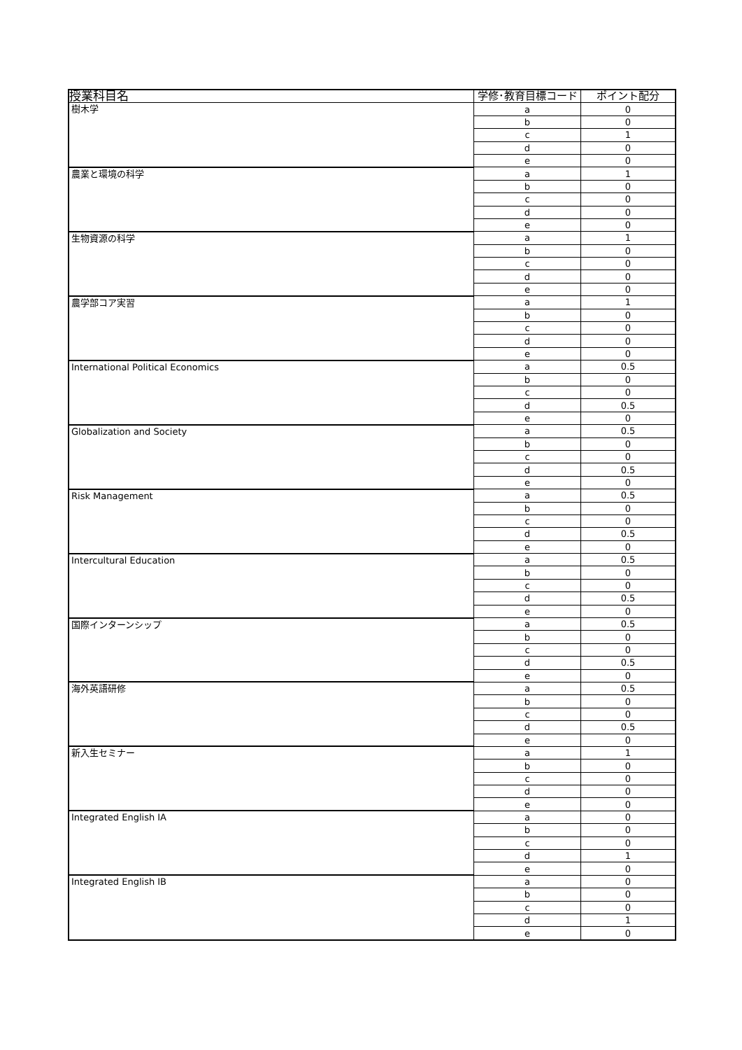| 授業科目名 | 学修･教育目標コード | ポイント配分 |
| --- | --- | --- |
| 樹木学 | a | 0 |
| | b | 0 |
| | c | 1 |
| | d | 0 |
| | e | 0 |
| 農業と環境の科学 | a | 1 |
| | b | 0 |
| | c | 0 |
| | d | 0 |
| | e | 0 |
| 生物資源の科学 | a | 1 |
| | b | 0 |
| | c | 0 |
| | d | 0 |
| | e | 0 |
| 農学部コア実習 | a | 1 |
| | b | 0 |
| | c | 0 |
| | d | 0 |
| | e | 0 |
| International Political Economics | a | 0.5 |
| | b | 0 |
| | c | 0 |
| | d | 0.5 |
| | e | 0 |
| Globalization and Society | a | 0.5 |
| | b | 0 |
| | c | 0 |
| | d | 0.5 |
| | e | 0 |
| Risk Management | a | 0.5 |
| | b | 0 |
| | c | 0 |
| | d | 0.5 |
| | e | 0 |
| Intercultural Education | a | 0.5 |
| | b | 0 |
| | c | 0 |
| | d | 0.5 |
| | e | 0 |
| 国際インターンシップ | a | 0.5 |
| | b | 0 |
| | c | 0 |
| | d | 0.5 |
| | e | 0 |
| 海外英語研修 | a | 0.5 |
| | b | 0 |
| | c | 0 |
| | d | 0.5 |
| | e | 0 |
| 新入生セミナー | a | 1 |
| | b | 0 |
| | c | 0 |
| | d | 0 |
| | e | 0 |
| Integrated English ⅠA | a | 0 |
| | b | 0 |
| | c | 0 |
| | d | 1 |
| | e | 0 |
| Integrated English ⅠB | a | 0 |
| | b | 0 |
| | c | 0 |
| | d | 1 |
| | e | 0 |